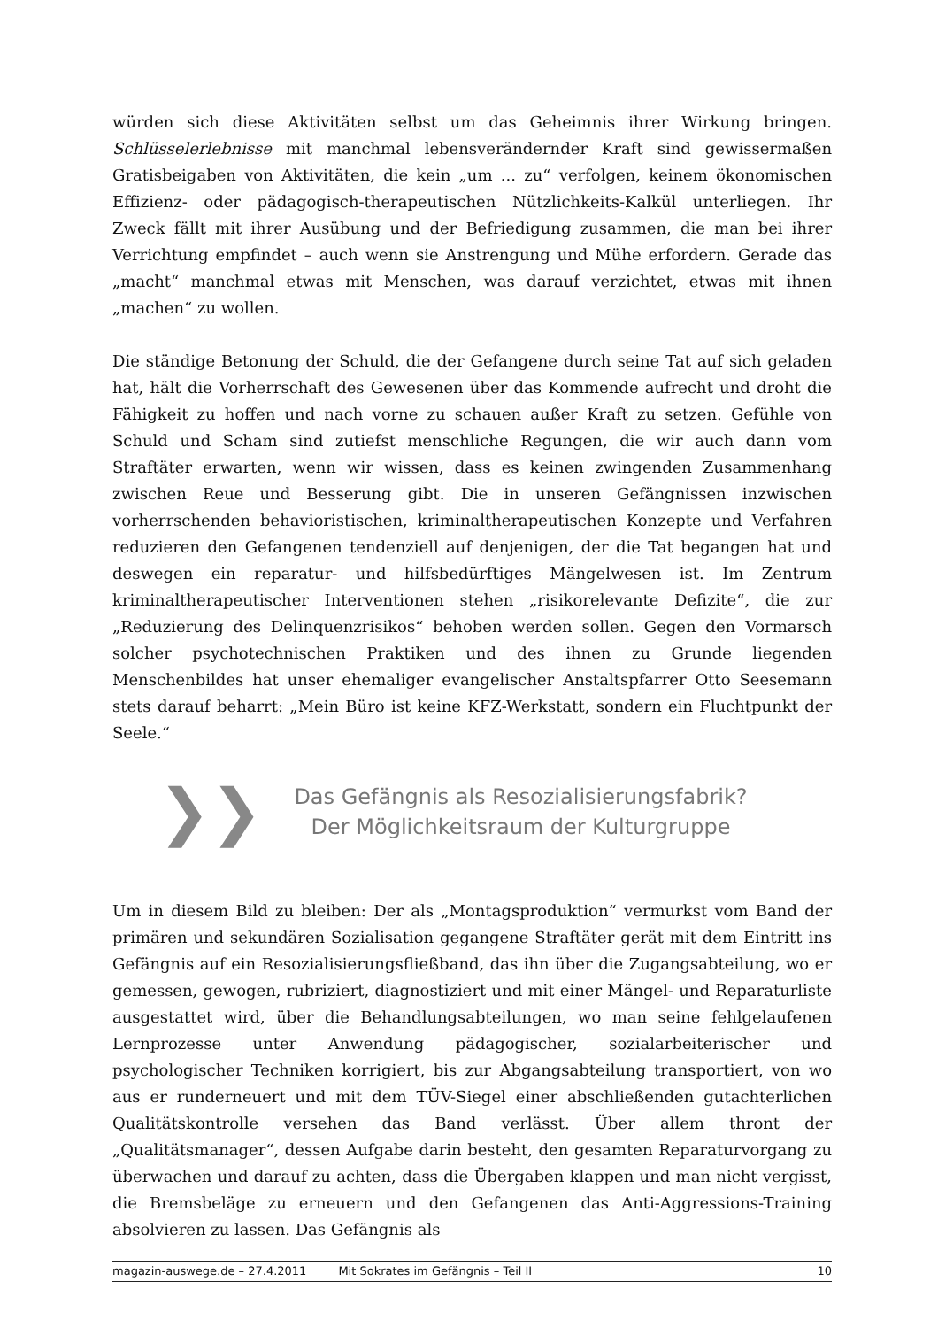würden sich diese Aktivitäten selbst um das Geheimnis ihrer Wirkung bringen. Schlüsselerlebnisse mit manchmal lebensverändernder Kraft sind gewissermaßen Gratisbeigaben von Aktivitäten, die kein „um ... zu“ verfolgen, keinem ökonomischen Effizienz- oder pädagogisch-therapeutischen Nützlichkeits-Kalkül unterliegen. Ihr Zweck fällt mit ihrer Ausübung und der Befriedigung zusammen, die man bei ihrer Verrichtung empfindet – auch wenn sie Anstrengung und Mühe erfordern. Gerade das „macht“ manchmal etwas mit Menschen, was darauf verzichtet, etwas mit ihnen „machen“ zu wollen.
Die ständige Betonung der Schuld, die der Gefangene durch seine Tat auf sich geladen hat, hält die Vorherrschaft des Gewesenen über das Kommende aufrecht und droht die Fähigkeit zu hoffen und nach vorne zu schauen außer Kraft zu setzen. Gefühle von Schuld und Scham sind zutiefst menschliche Regungen, die wir auch dann vom Straftäter erwarten, wenn wir wissen, dass es keinen zwingenden Zusammenhang zwischen Reue und Besserung gibt. Die in unseren Gefängnissen inzwischen vorherrschenden behavioristischen, kriminaltherapeutischen Konzepte und Verfahren reduzieren den Gefangenen tendenziell auf denjenigen, der die Tat begangen hat und deswegen ein reparatur- und hilfsbedürftiges Mängelwesen ist. Im Zentrum kriminaltherapeutischer Interventionen stehen „risikorelevante Defizite“, die zur „Reduzierung des Delinquenzrisikos“ behoben werden sollen. Gegen den Vormarsch solcher psychotechnischen Praktiken und des ihnen zu Grunde liegenden Menschenbildes hat unser ehemaliger evangelischer Anstaltspfarrer Otto Seesemann stets darauf beharrt: „Mein Büro ist keine KFZ-Werkstatt, sondern ein Fluchtpunkt der Seele.“
❯❯
Das Gefängnis als Resozialisierungsfabrik?
Der Möglichkeitsraum der Kulturgruppe
Um in diesem Bild zu bleiben: Der als „Montagsproduktion“ vermurkst vom Band der primären und sekundären Sozialisation gegangene Straftäter gerät mit dem Eintritt ins Gefängnis auf ein Resozialisierungsfließband, das ihn über die Zugangsabteilung, wo er gemessen, gewogen, rubriziert, diagnostiziert und mit einer Mängel- und Reparaturliste ausgestattet wird, über die Behandlungsabteilungen, wo man seine fehlgelaufenen Lernprozesse unter Anwendung pädagogischer, sozialarbeiterischer und psychologischer Techniken korrigiert, bis zur Abgangsabteilung transportiert, von wo aus er runderneuert und mit dem TÜV-Siegel einer abschließenden gutachterlichen Qualitätskontrolle versehen das Band verlässt. Über allem thront der „Qualitätsmanager“, dessen Aufgabe darin besteht, den gesamten Reparaturvorgang zu überwachen und darauf zu achten, dass die Übergaben klappen und man nicht vergisst, die Bremsbeläge zu erneuern und den Gefangenen das Anti-Aggressions-Training absolvieren zu lassen. Das Gefängnis als
magazin-auswege.de – 27.4.2011 Mit Sokrates im Gefängnis – Teil II 10